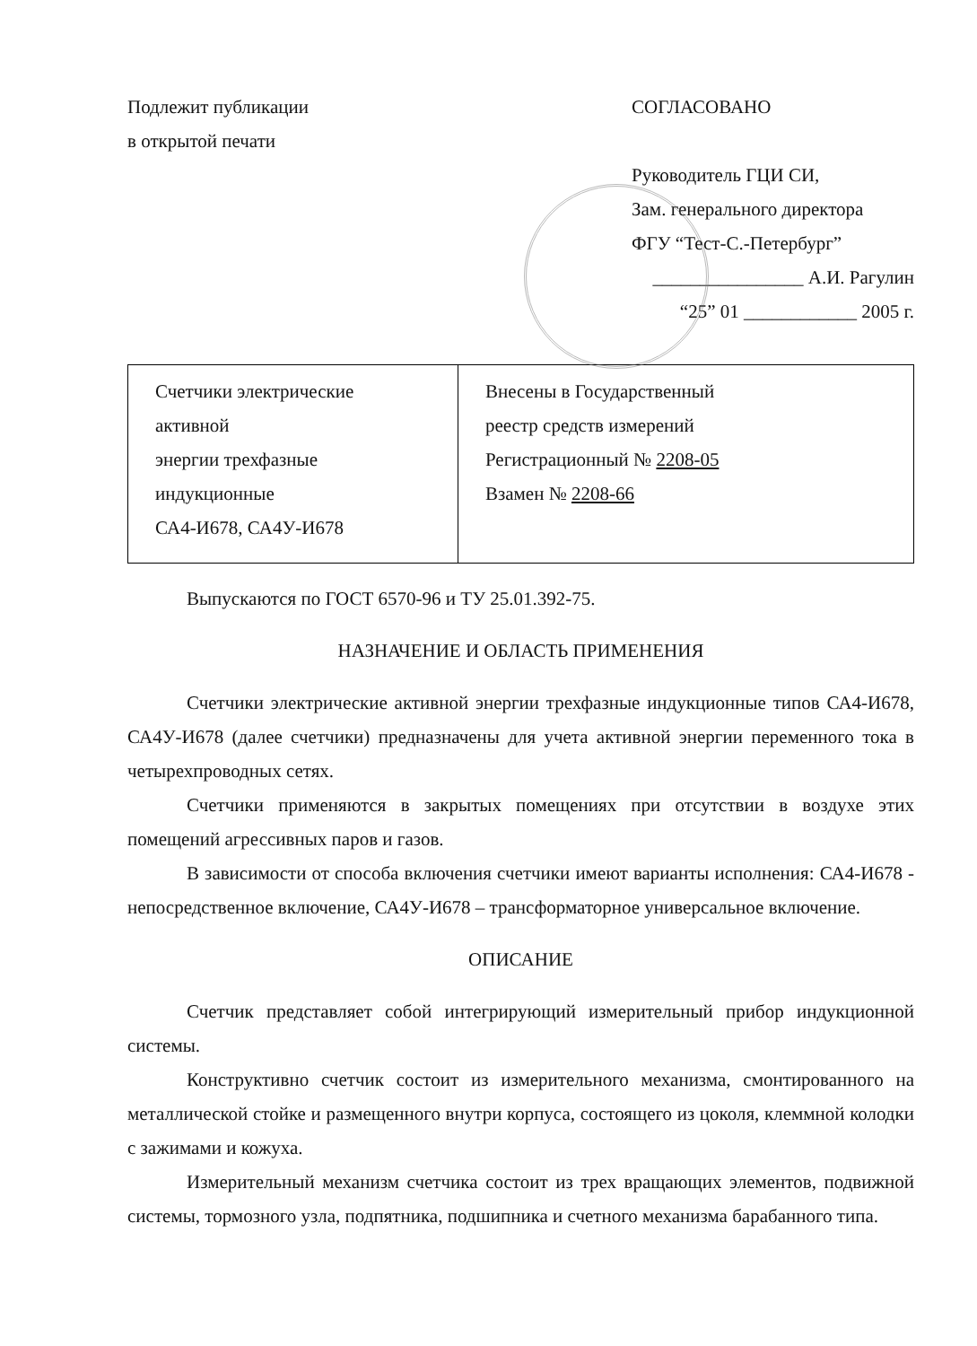Подлежит публикации
в открытой печати
СОГЛАСОВАНО
Руководитель ГЦИ СИ,
Зам. генерального директора
ФГУ “Тест-С.-Петербург”
________________ А.И. Рагулин
“25” 01 ____________ 2005 г.
| Счетчики электрические активной энергии трехфазные индукционные СА4-И678, СА4У-И678 | Внесены в Государственный реестр средств измерений Регистрационный № 2208-05 Взамен № 2208-66 |
Выпускаются по ГОСТ 6570-96 и ТУ 25.01.392-75.
НАЗНАЧЕНИЕ И ОБЛАСТЬ ПРИМЕНЕНИЯ
Счетчики электрические активной энергии трехфазные индукционные типов СА4-И678, СА4У-И678 (далее счетчики) предназначены для учета активной энергии переменного тока в четырехпроводных сетях.
Счетчики применяются в закрытых помещениях при отсутствии в воздухе этих помещений агрессивных паров и газов.
В зависимости от способа включения счетчики имеют варианты исполнения: СА4-И678 - непосредственное включение, СА4У-И678 – трансформаторное универсальное включение.
ОПИСАНИЕ
Счетчик представляет собой интегрирующий измерительный прибор индукционной системы.
Конструктивно счетчик состоит из измерительного механизма, смонтированного на металлической стойке и размещенного внутри корпуса, состоящего из цоколя, клеммной колодки с зажимами и кожуха.
Измерительный механизм счетчика состоит из трех вращающих элементов, подвижной системы, тормозного узла, подпятника, подшипника и счетного механизма барабанного типа.